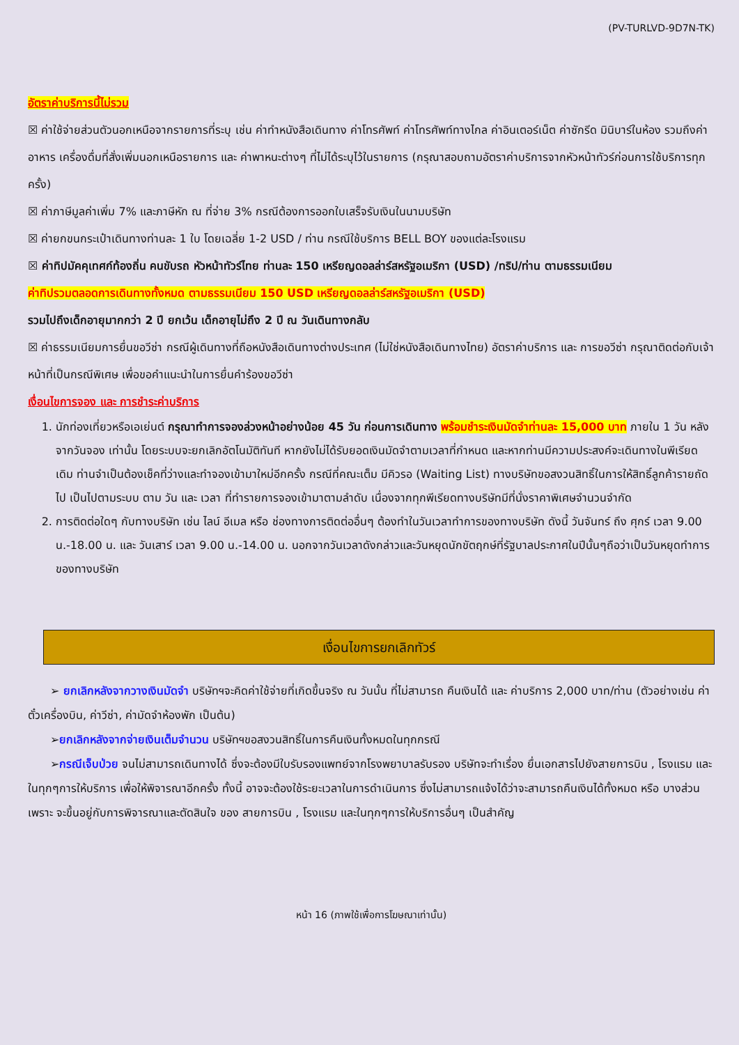(PV-TURLVD-9D7N-TK)
อัตราค่าบริการนี้ไม่รวม
☒ ค่าใช้จ่ายส่วนตัวนอกเหนือจากรายการที่ระบุ เช่น ค่าทำหนังสือเดินทาง ค่าโทรศัพท์ ค่าโทรศัพท์ทางไกล ค่าอินเตอร์เน็ต ค่าซักรีด มินิบาร์ในห้อง รวมถึงค่าอาหาร เครื่องดื่มที่สั่งเพิ่มนอกเหนือรายการ และ ค่าพาหนะต่างๆ ที่ไม่ได้ระบุไว้ในรายการ (กรุณาสอบถามอัตราค่าบริการจากหัวหน้าทัวร์ก่อนการใช้บริการทุกครั้ง)
☒ ค่าภาษีมูลค่าเพิ่ม 7% และภาษีหัก ณ ที่จ่าย 3% กรณีต้องการออกใบเสร็จรับเงินในนามบริษัท
☒ ค่ายกขนกระเป๋าเดินทางท่านละ 1 ใบ โดยเฉลี่ย 1-2 USD / ท่าน กรณีใช้บริการ BELL BOY ของแต่ละโรงแรม
☒ ค่าทิปมัคคุเทศก์ท้องถิ่น คนขับรถ หัวหน้าทัวร์ไทย ท่านละ 150 เหรียญดอลล่าร์สหรัฐอเมริกา (USD) /ทริป/ท่าน ตามธรรมเนียม
ค่าทิปรวมตลอดการเดินทางทั้งหมด ตามธรรมเนียม 150 USD เหรียญดอลล่าร์สหรัฐอเมริกา (USD)
รวมไปถึงเด็กอายุมากกว่า 2 ปี ยกเว้น เด็กอายุไม่ถึง 2 ปี ณ วันเดินทางกลับ
☒ ค่าธรรมเนียมการยื่นขอวีซ่า กรณีผู้เดินทางที่ถือหนังสือเดินทางต่างประเทศ (ไม่ใช่หนังสือเดินทางไทย) อัตราค่าบริการ และ การขอวีซ่า กรุณาติดต่อกับเจ้าหน้าที่เป็นกรณีพิเศษ เพื่อขอคำแนะนำในการยื่นคำร้องขอวีซ่า
เงื่อนไขการจอง และ การชำระค่าบริการ
1. นักท่องเที่ยวหรือเอเย่นต์ กรุณาทำการจองล่วงหน้าอย่างน้อย 45 วัน ก่อนการเดินทาง พร้อมชำระเงินมัดจำท่านละ 15,000 บาท ภายใน 1 วัน หลังจากวันจอง เท่านั้น โดยระบบจะยกเลิกอัตโนมัติทันที หากยังไม่ได้รับยอดเงินมัดจำตามเวลาที่กำหนด และหากท่านมีความประสงค์จะเดินทางในพีเรียดเดิม ท่านจำเป็นต้องเช็คที่ว่างและทำจองเข้ามาใหม่อีกครั้ง กรณีที่คณะเต็ม มีคิวรอ (Waiting List) ทางบริษัทขอสงวนสิทธิ์ในการให้สิทธิ์ลูกค้ารายถัดไป เป็นไปตามระบบ ตาม วัน และ เวลา ที่ทำรายการจองเข้ามาตามลำดับ เนื่องจากทุกพีเรียดทางบริษัทมีที่นั่งราคาพิเศษจำนวนจำกัด
2. การติดต่อใดๆ กับทางบริษัท เช่น ไลน์ อีเมล หรือ ช่องทางการติดต่ออื่นๆ ต้องทำในวันเวลาทำการของทางบริษัท ดังนี้ วันจันทร์ ถึง ศุกร์ เวลา 9.00 น.-18.00 น. และ วันเสาร์ เวลา 9.00 น.-14.00 น. นอกจากวันเวลาดังกล่าวและวันหยุดนักขัตฤกษ์ที่รัฐบาลประกาศในปีนั้นๆถือว่าเป็นวันหยุดทำการของทางบริษัท
เงื่อนไขการยกเลิกทัวร์
➢ ยกเลิกหลังจากวางเงินมัดจำ บริษัทฯจะคิดค่าใช้จ่ายที่เกิดขึ้นจริง ณ วันนั้น ที่ไม่สามารถ คืนเงินได้ และ ค่าบริการ 2,000 บาท/ท่าน (ตัวอย่างเช่น ค่าตั๋วเครื่องบิน, ค่าวีซ่า, ค่ามัดจำห้องพัก เป็นต้น)
➢ยกเลิกหลังจากจ่ายเงินเต็มจำนวน บริษัทฯขอสงวนสิทธิ์ในการคืนเงินทั้งหมดในทุกกรณี
➢กรณีเจ็บป่วย จนไม่สามารถเดินทางได้ ซึ่งจะต้องมีใบรับรองแพทย์จากโรงพยาบาลรับรอง บริษัทจะทำเรื่อง ยื่นเอกสารไปยังสายการบิน , โรงแรม และในทุกๆการให้บริการ เพื่อให้พิจารณาอีกครั้ง ทั้งนี้ อาจจะต้องใช้ระยะเวลาในการดำเนินการ ซึ่งไม่สามารถแจ้งได้ว่าจะสามารถคืนเงินได้ทั้งหมด หรือ บางส่วน เพราะ จะขึ้นอยู่กับการพิจารณาและตัดสินใจ ของ สายการบิน , โรงแรม และในทุกๆการให้บริการอื่นๆ เป็นสำคัญ
หน้า 16 (ภาพใช้เพื่อการโฆษณาเท่านั้น)